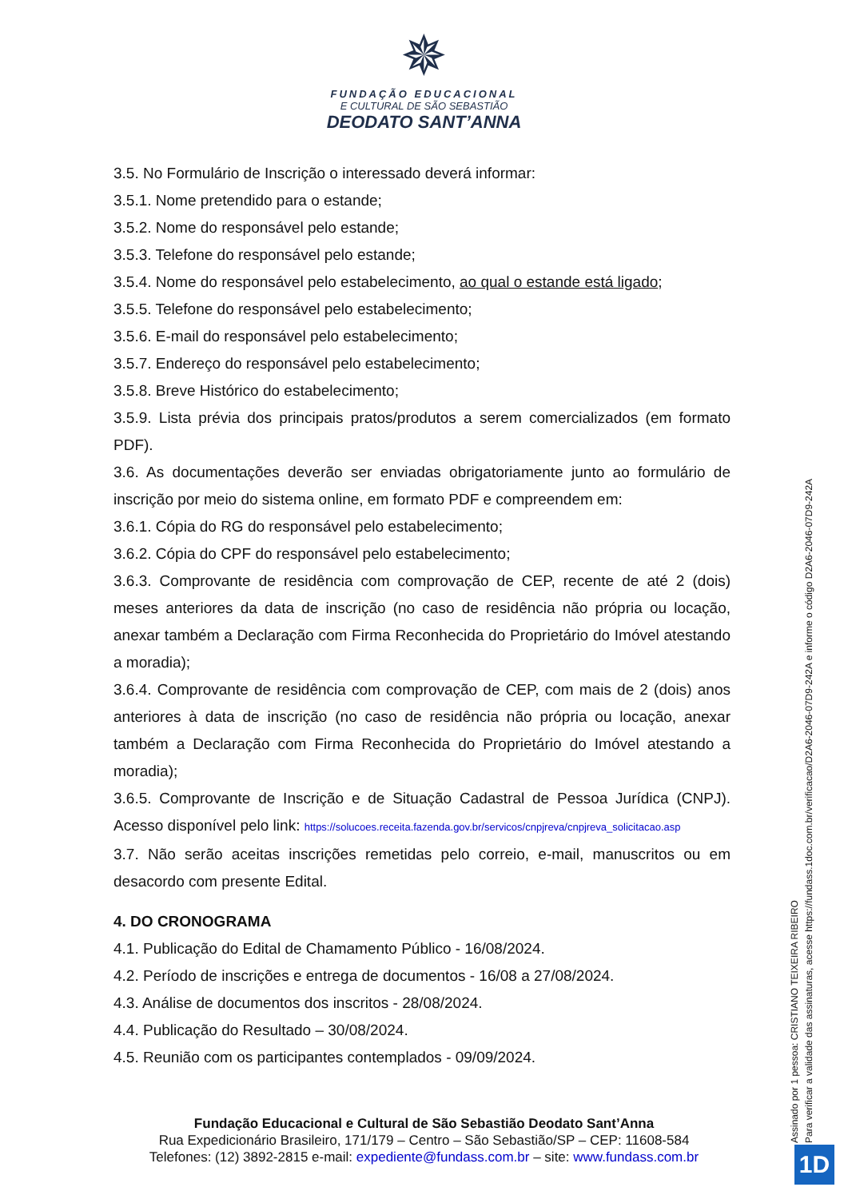✵
FUNDAÇÃO EDUCACIONAL
E CULTURAL DE SÃO SEBASTIÃO
DEODATO SANT’ANNA
3.5. No Formulário de Inscrição o interessado deverá informar:
3.5.1. Nome pretendido para o estande;
3.5.2. Nome do responsável pelo estande;
3.5.3. Telefone do responsável pelo estande;
3.5.4. Nome do responsável pelo estabelecimento, ao qual o estande está ligado;
3.5.5. Telefone do responsável pelo estabelecimento;
3.5.6. E-mail do responsável pelo estabelecimento;
3.5.7. Endereço do responsável pelo estabelecimento;
3.5.8. Breve Histórico do estabelecimento;
3.5.9. Lista prévia dos principais pratos/produtos a serem comercializados (em formato PDF).
3.6. As documentações deverão ser enviadas obrigatoriamente junto ao formulário de inscrição por meio do sistema online, em formato PDF e compreendem em:
3.6.1. Cópia do RG do responsável pelo estabelecimento;
3.6.2. Cópia do CPF do responsável pelo estabelecimento;
3.6.3. Comprovante de residência com comprovação de CEP, recente de até 2 (dois) meses anteriores da data de inscrição (no caso de residência não própria ou locação, anexar também a Declaração com Firma Reconhecida do Proprietário do Imóvel atestando a moradia);
3.6.4. Comprovante de residência com comprovação de CEP, com mais de 2 (dois) anos anteriores à data de inscrição (no caso de residência não própria ou locação, anexar também a Declaração com Firma Reconhecida do Proprietário do Imóvel atestando a moradia);
3.6.5. Comprovante de Inscrição e de Situação Cadastral de Pessoa Jurídica (CNPJ). Acesso disponível pelo link: https://solucoes.receita.fazenda.gov.br/servicos/cnpjreva/cnpjreva_solicitacao.asp
3.7. Não serão aceitas inscrições remetidas pelo correio, e-mail, manuscritos ou em desacordo com presente Edital.
4. DO CRONOGRAMA
4.1. Publicação do Edital de Chamamento Público - 16/08/2024.
4.2. Período de inscrições e entrega de documentos - 16/08 a 27/08/2024.
4.3. Análise de documentos dos inscritos - 28/08/2024.
4.4. Publicação do Resultado – 30/08/2024.
4.5. Reunião com os participantes contemplados - 09/09/2024.
Fundação Educacional e Cultural de São Sebastião Deodato Sant’Anna
Rua Expedicionário Brasileiro, 171/179 – Centro – São Sebastião/SP – CEP: 11608-584
Telefones: (12) 3892-2815 e-mail: expediente@fundass.com.br – site: www.fundass.com.br
Assinado por 1 pessoa: CRISTIANO TEIXEIRA RIBEIRO
Para verificar a validade das assinaturas, acesse https://fundass.1doc.com.br/verificacao/D2A6-2046-07D9-242A e informe o código D2A6-2046-07D9-242A
1D